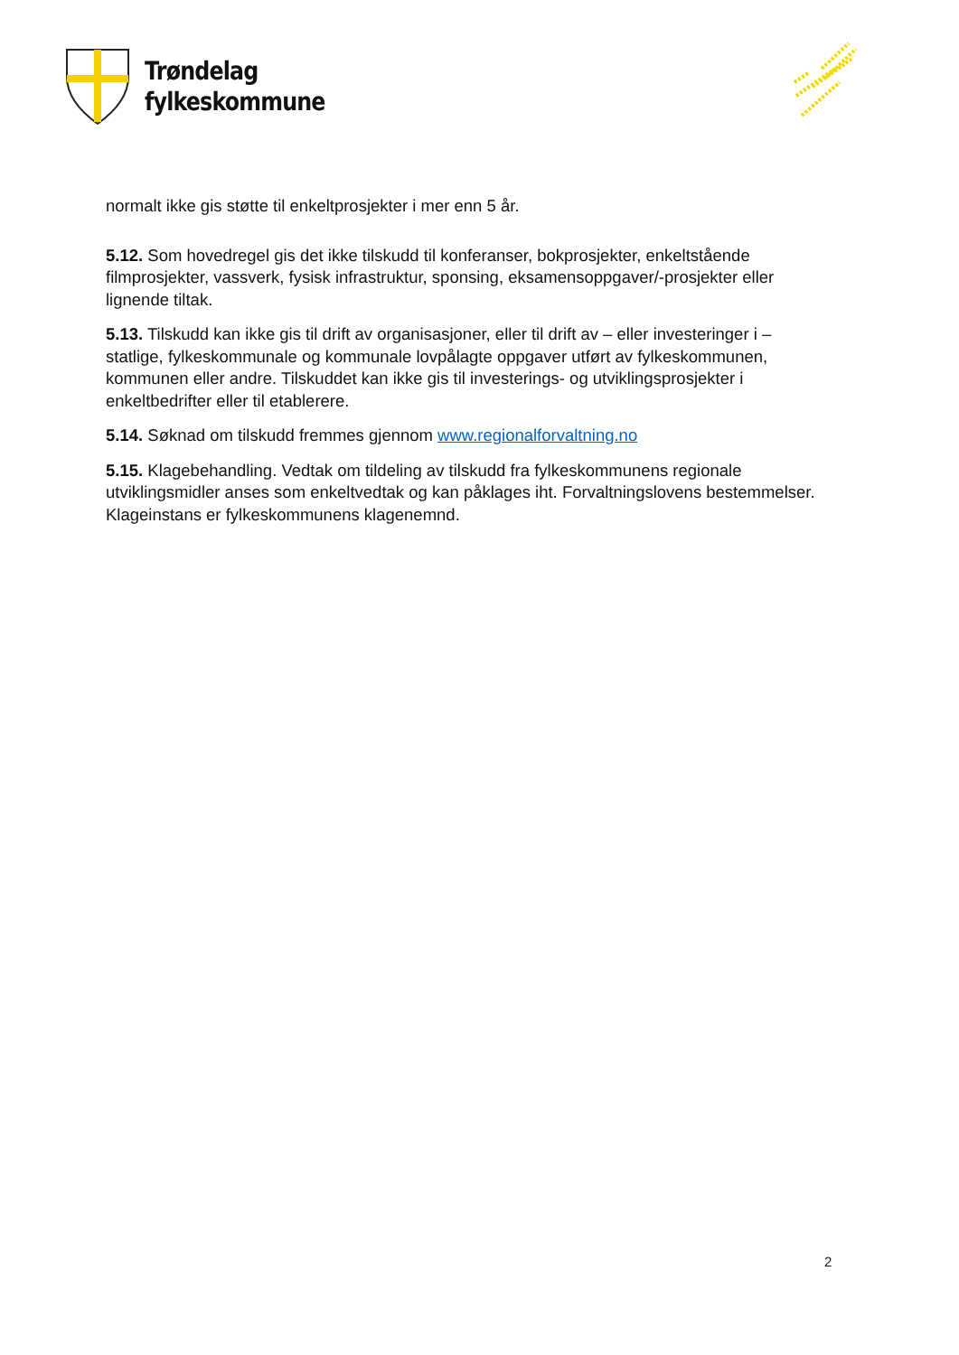Trøndelag
fylkeskommune
normalt ikke gis støtte til enkeltprosjekter i mer enn 5 år.
5.12. Som hovedregel gis det ikke tilskudd til konferanser, bokprosjekter, enkeltstående filmprosjekter, vassverk, fysisk infrastruktur, sponsing, eksamensoppgaver/-prosjekter eller lignende tiltak.
5.13. Tilskudd kan ikke gis til drift av organisasjoner, eller til drift av – eller investeringer i – statlige, fylkeskommunale og kommunale lovpålagte oppgaver utført av fylkeskommunen, kommunen eller andre. Tilskuddet kan ikke gis til investerings- og utviklingsprosjekter i enkeltbedrifter eller til etablerere.
5.14. Søknad om tilskudd fremmes gjennom www.regionalforvaltning.no
5.15. Klagebehandling. Vedtak om tildeling av tilskudd fra fylkeskommunens regionale utviklingsmidler anses som enkeltvedtak og kan påklages iht. Forvaltningslovens bestemmelser. Klageinstans er fylkeskommunens klagenemnd.
2